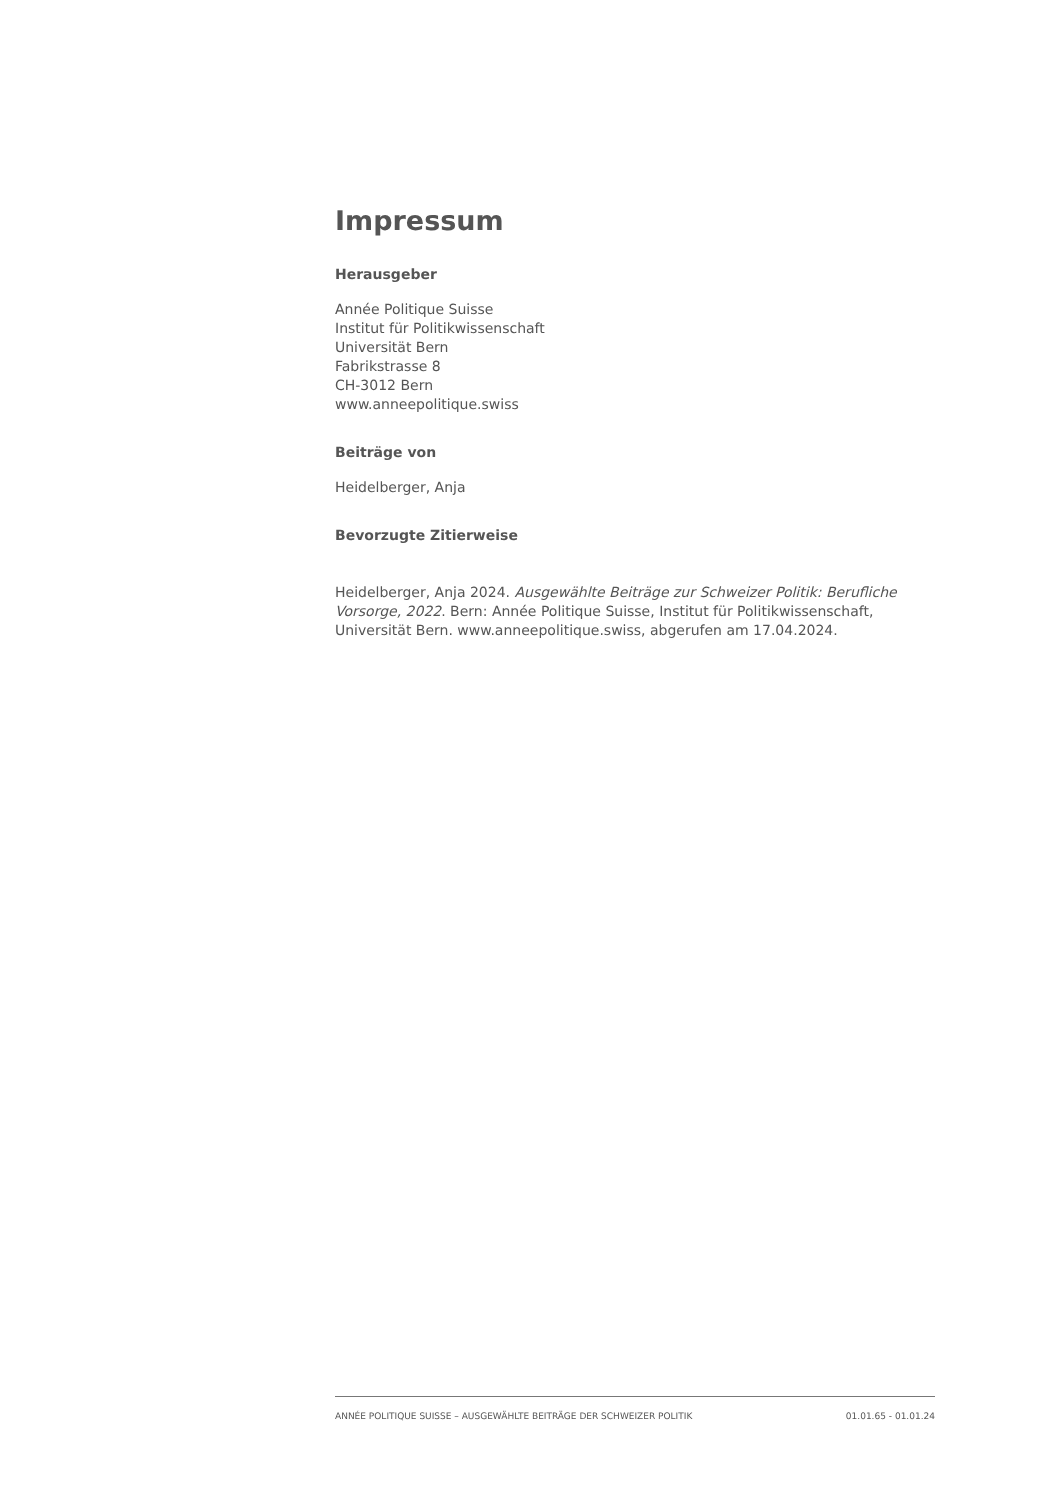Impressum
Herausgeber
Année Politique Suisse
Institut für Politikwissenschaft
Universität Bern
Fabrikstrasse 8
CH-3012 Bern
www.anneepolitique.swiss
Beiträge von
Heidelberger, Anja
Bevorzugte Zitierweise
Heidelberger, Anja 2024. Ausgewählte Beiträge zur Schweizer Politik: Berufliche Vorsorge, 2022. Bern: Année Politique Suisse, Institut für Politikwissenschaft, Universität Bern. www.anneepolitique.swiss, abgerufen am 17.04.2024.
ANNÉE POLITIQUE SUISSE – AUSGEWÄHLTE BEITRÄGE DER SCHWEIZER POLITIK 01.01.65 - 01.01.24